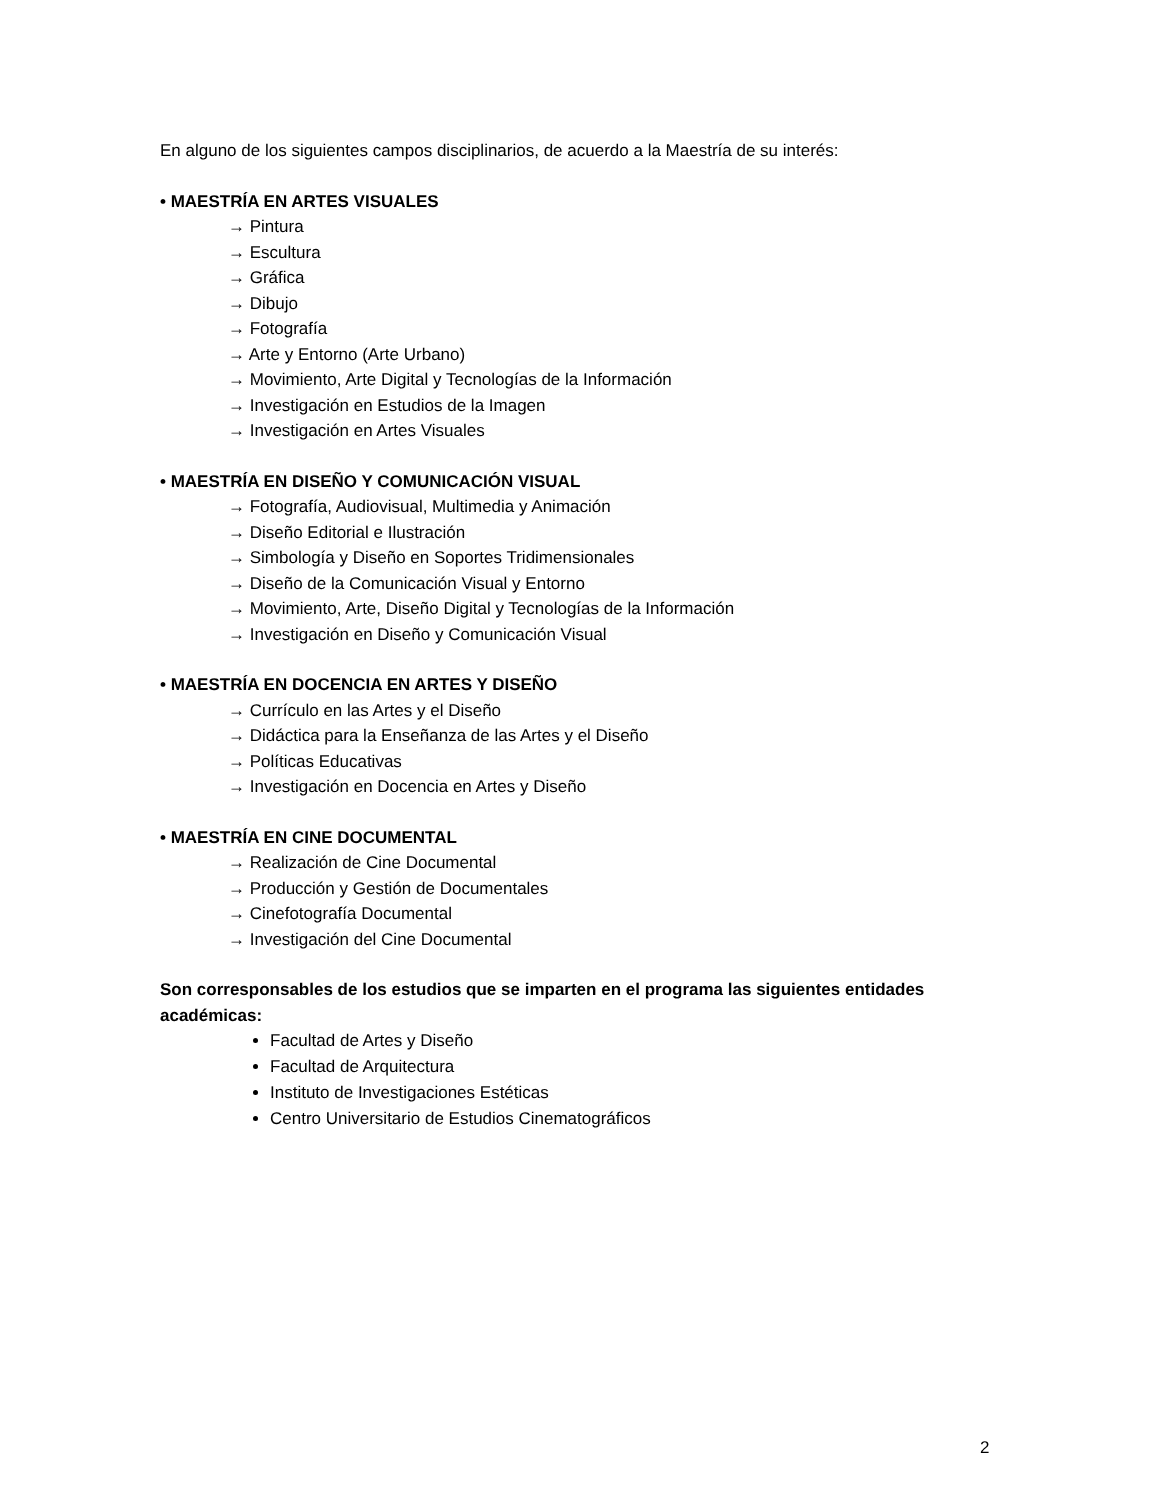En alguno de los siguientes campos disciplinarios, de acuerdo a la Maestría de su interés:
• MAESTRÍA EN ARTES VISUALES
→ Pintura
→ Escultura
→ Gráfica
→ Dibujo
→ Fotografía
→ Arte y Entorno (Arte Urbano)
→ Movimiento, Arte Digital y Tecnologías de la Información
→ Investigación en Estudios de la Imagen
→ Investigación en Artes Visuales
• MAESTRÍA EN DISEÑO Y COMUNICACIÓN VISUAL
→ Fotografía, Audiovisual, Multimedia y Animación
→ Diseño Editorial e Ilustración
→ Simbología y Diseño en Soportes Tridimensionales
→ Diseño de la Comunicación Visual y Entorno
→ Movimiento, Arte, Diseño Digital y Tecnologías de la Información
→ Investigación en Diseño y Comunicación Visual
• MAESTRÍA EN DOCENCIA EN ARTES Y DISEÑO
→ Currículo en las Artes y el Diseño
→ Didáctica para la Enseñanza de las Artes y el Diseño
→ Políticas Educativas
→ Investigación en Docencia en Artes y Diseño
• MAESTRÍA EN CINE DOCUMENTAL
→ Realización de Cine Documental
→ Producción y Gestión de Documentales
→ Cinefotografía Documental
→ Investigación del Cine Documental
Son corresponsables de los estudios que se imparten en el programa las siguientes entidades académicas:
Facultad de Artes y Diseño
Facultad de Arquitectura
Instituto de Investigaciones Estéticas
Centro Universitario de Estudios Cinematográficos
2